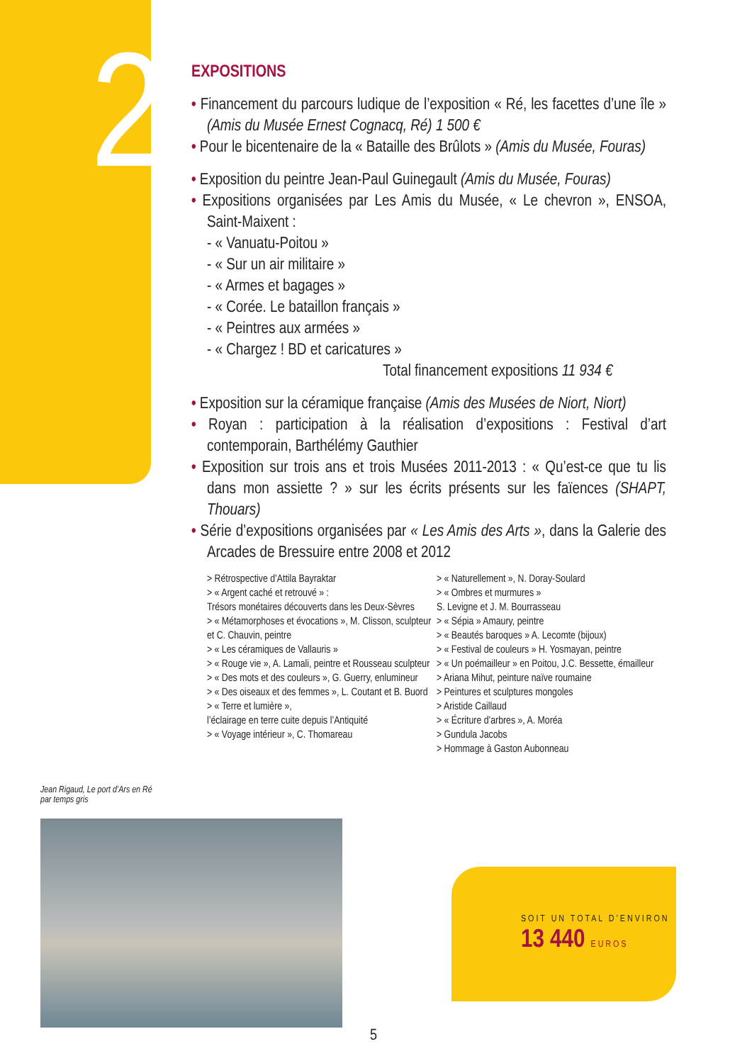2
EXPOSITIONS
• Financement du parcours ludique de l’exposition « Ré, les facettes d’une île » (Amis du Musée Ernest Cognacq, Ré) 1 500 €
• Pour le bicentenaire de la « Bataille des Brûlots » (Amis du Musée, Fouras)
• Exposition du peintre Jean-Paul Guinegault (Amis du Musée, Fouras)
• Expositions organisées par Les Amis du Musée, « Le chevron », ENSOA, Saint-Maixent :
- « Vanuatu-Poitou »
- « Sur un air militaire »
- « Armes et bagages »
- « Corée. Le bataillon français »
- « Peintres aux armées »
- « Chargez ! BD et caricatures »
Total financement expositions 11 934 €
• Exposition sur la céramique française (Amis des Musées de Niort, Niort)
• Royan : participation à la réalisation d’expositions : Festival d’art contemporain, Barthélémy Gauthier
• Exposition sur trois ans et trois Musées 2011-2013 : « Qu’est-ce que tu lis dans mon assiette ? » sur les écrits présents sur les faïences (SHAPT, Thouars)
• Série d’expositions organisées par « Les Amis des Arts », dans la Galerie des Arcades de Bressuire entre 2008 et 2012
> Rétrospective d’Attila Bayraktar
> « Argent caché et retrouvé » :
Trésors monétaires découverts dans les Deux-Sèvres
> « Métamorphoses et évocations », M. Clisson, sculpteur et C. Chauvin, peintre
> « Les céramiques de Vallauris »
> « Rouge vie », A. Lamali, peintre et Rousseau sculpteur
> « Des mots et des couleurs », G. Guerry, enlumineur
> « Des oiseaux et des femmes », L. Coutant et B. Buord
> « Terre et lumière »,
l’éclairage en terre cuite depuis l’Antiquité
> « Voyage intérieur », C. Thomareau
> « Naturellement », N. Doray-Soulard
> « Ombres et murmures »
S. Levigne et J. M. Bourrasseau
> « Sépia » Amaury, peintre
> « Beautés baroques » A. Lecomte (bijoux)
> « Festival de couleurs » H. Yosmayan, peintre
> « Un poémailleur » en Poitou, J.C. Bessette, émailleur
> Ariana Mihut, peinture naïve roumaine
> Peintures et sculptures mongoles
> Aristide Caillaud
> « Écriture d’arbres », A. Moréa
> Gundula Jacobs
> Hommage à Gaston Aubonneau
Jean Rigaud, Le port d’Ars en Ré
par temps gris
SOIT UN TOTAL D’ENVIRON
13 440 EUROS
5